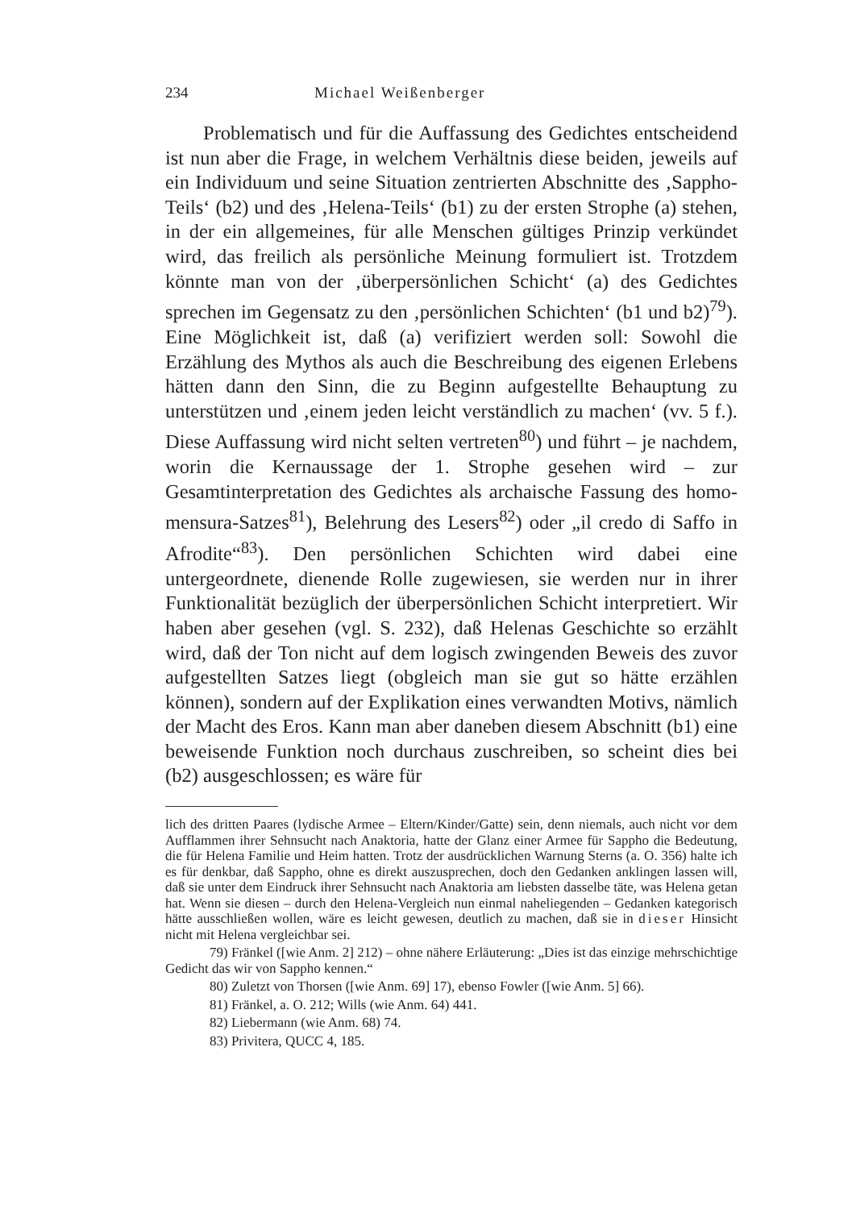234 Michael Weißenberger
Problematisch und für die Auffassung des Gedichtes entscheidend ist nun aber die Frage, in welchem Verhältnis diese beiden, jeweils auf ein Individuum und seine Situation zentrierten Abschnitte des ‚Sappho-Teils‘ (b2) und des ‚Helena-Teils‘ (b1) zu der ersten Strophe (a) stehen, in der ein allgemeines, für alle Menschen gültiges Prinzip verkündet wird, das freilich als persönliche Meinung formuliert ist. Trotzdem könnte man von der ‚überpersönlichen Schicht‘ (a) des Gedichtes sprechen im Gegensatz zu den ‚persönlichen Schichten‘ (b1 und b2)<sup>79</sup>). Eine Möglichkeit ist, daß (a) verifiziert werden soll: Sowohl die Erzählung des Mythos als auch die Beschreibung des eigenen Erlebens hätten dann den Sinn, die zu Beginn aufgestellte Behauptung zu unterstützen und ‚einem jeden leicht verständlich zu machen‘ (vv. 5 f.). Diese Auffassung wird nicht selten vertreten<sup>80</sup>) und führt – je nachdem, worin die Kernaussage der 1. Strophe gesehen wird – zur Gesamtinterpretation des Gedichtes als archaische Fassung des homo-mensura-Satzes<sup>81</sup>), Belehrung des Lesers<sup>82</sup>) oder „il credo di Saffo in Afrodite“<sup>83</sup>). Den persönlichen Schichten wird dabei eine untergeordnete, dienende Rolle zugewiesen, sie werden nur in ihrer Funktionalität bezüglich der überpersönlichen Schicht interpretiert. Wir haben aber gesehen (vgl. S. 232), daß Helenas Geschichte so erzählt wird, daß der Ton nicht auf dem logisch zwingenden Beweis des zuvor aufgestellten Satzes liegt (obgleich man sie gut so hätte erzählen können), sondern auf der Explikation eines verwandten Motivs, nämlich der Macht des Eros. Kann man aber daneben diesem Abschnitt (b1) eine beweisende Funktion noch durchaus zuschreiben, so scheint dies bei (b2) ausgeschlossen; es wäre für
lich des dritten Paares (lydische Armee – Eltern/Kinder/Gatte) sein, denn niemals, auch nicht vor dem Aufflammen ihrer Sehnsucht nach Anaktoria, hatte der Glanz einer Armee für Sappho die Bedeutung, die für Helena Familie und Heim hatten. Trotz der ausdrücklichen Warnung Sterns (a. O. 356) halte ich es für denkbar, daß Sappho, ohne es direkt auszusprechen, doch den Gedanken anklingen lassen will, daß sie unter dem Eindruck ihrer Sehnsucht nach Anaktoria am liebsten dasselbe täte, was Helena getan hat. Wenn sie diesen – durch den Helena-Vergleich nun einmal naheliegenden – Gedanken kategorisch hätte ausschließen wollen, wäre es leicht gewesen, deutlich zu machen, daß sie in dieser Hinsicht nicht mit Helena vergleichbar sei.
79) Fränkel ([wie Anm. 2] 212) – ohne nähere Erläuterung: „Dies ist das einzige mehrschichtige Gedicht das wir von Sappho kennen.“
80) Zuletzt von Thorsen ([wie Anm. 69] 17), ebenso Fowler ([wie Anm. 5] 66).
81) Fränkel, a. O. 212; Wills (wie Anm. 64) 441.
82) Liebermann (wie Anm. 68) 74.
83) Privitera, QUCC 4, 185.